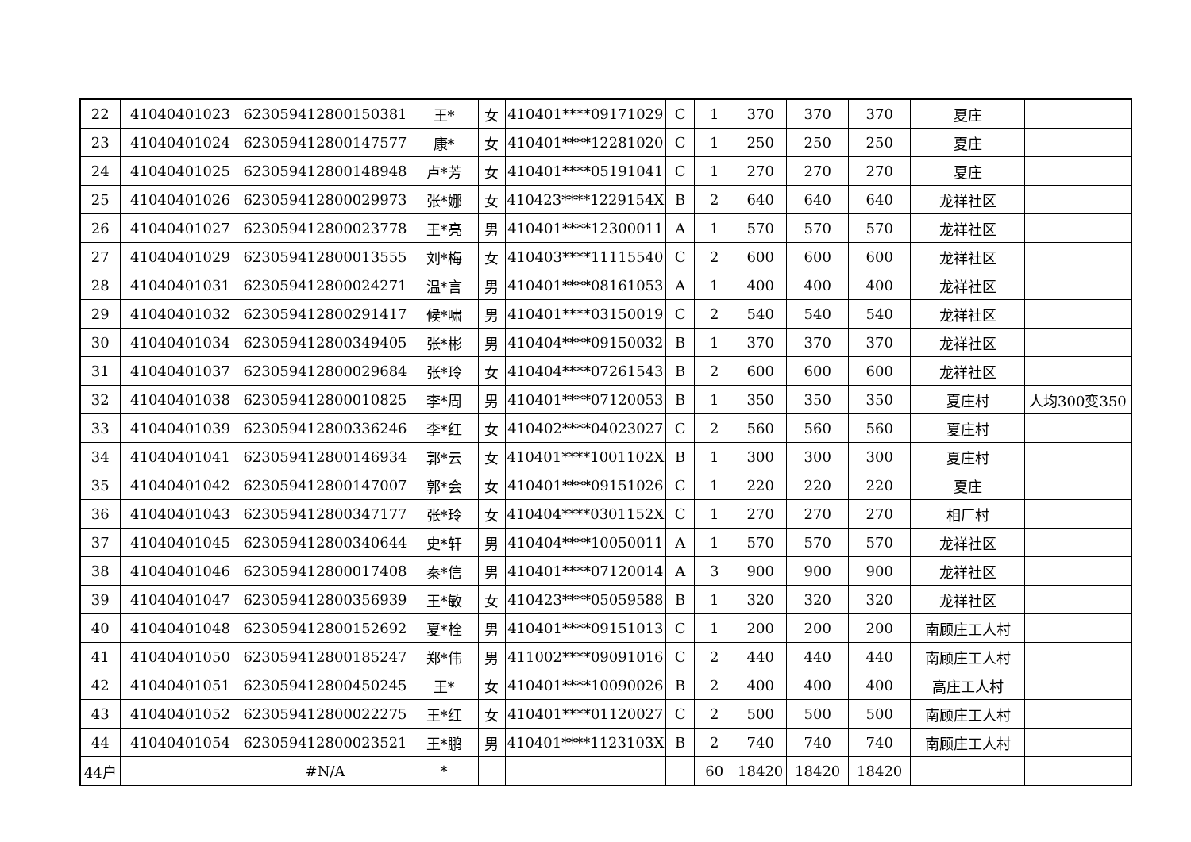| 22 | 41040401023 | 623059412800150381 | 王* | 女 | 410401****09171029 | C | 1 | 370 | 370 | 370 | 夏庄 | |
| 23 | 41040401024 | 623059412800147577 | 康* | 女 | 410401****12281020 | C | 1 | 250 | 250 | 250 | 夏庄 | |
| 24 | 41040401025 | 623059412800148948 | 卢*芳 | 女 | 410401****05191041 | C | 1 | 270 | 270 | 270 | 夏庄 | |
| 25 | 41040401026 | 623059412800029973 | 张*娜 | 女 | 410423****1229154X | B | 2 | 640 | 640 | 640 | 龙祥社区 | |
| 26 | 41040401027 | 623059412800023778 | 王*亮 | 男 | 410401****12300011 | A | 1 | 570 | 570 | 570 | 龙祥社区 | |
| 27 | 41040401029 | 623059412800013555 | 刘*梅 | 女 | 410403****11115540 | C | 2 | 600 | 600 | 600 | 龙祥社区 | |
| 28 | 41040401031 | 623059412800024271 | 温*言 | 男 | 410401****08161053 | A | 1 | 400 | 400 | 400 | 龙祥社区 | |
| 29 | 41040401032 | 623059412800291417 | 候*啸 | 男 | 410401****03150019 | C | 2 | 540 | 540 | 540 | 龙祥社区 | |
| 30 | 41040401034 | 623059412800349405 | 张*彬 | 男 | 410404****09150032 | B | 1 | 370 | 370 | 370 | 龙祥社区 | |
| 31 | 41040401037 | 623059412800029684 | 张*玲 | 女 | 410404****07261543 | B | 2 | 600 | 600 | 600 | 龙祥社区 | |
| 32 | 41040401038 | 623059412800010825 | 李*周 | 男 | 410401****07120053 | B | 1 | 350 | 350 | 350 | 夏庄村 | 人均300变350 |
| 33 | 41040401039 | 623059412800336246 | 李*红 | 女 | 410402****04023027 | C | 2 | 560 | 560 | 560 | 夏庄村 | |
| 34 | 41040401041 | 623059412800146934 | 郭*云 | 女 | 410401****1001102X | B | 1 | 300 | 300 | 300 | 夏庄村 | |
| 35 | 41040401042 | 623059412800147007 | 郭*会 | 女 | 410401****09151026 | C | 1 | 220 | 220 | 220 | 夏庄 | |
| 36 | 41040401043 | 623059412800347177 | 张*玲 | 女 | 410404****0301152X | C | 1 | 270 | 270 | 270 | 相厂村 | |
| 37 | 41040401045 | 623059412800340644 | 史*轩 | 男 | 410404****10050011 | A | 1 | 570 | 570 | 570 | 龙祥社区 | |
| 38 | 41040401046 | 623059412800017408 | 秦*信 | 男 | 410401****07120014 | A | 3 | 900 | 900 | 900 | 龙祥社区 | |
| 39 | 41040401047 | 623059412800356939 | 王*敏 | 女 | 410423****05059588 | B | 1 | 320 | 320 | 320 | 龙祥社区 | |
| 40 | 41040401048 | 623059412800152692 | 夏*栓 | 男 | 410401****09151013 | C | 1 | 200 | 200 | 200 | 南顾庄工人村 | |
| 41 | 41040401050 | 623059412800185247 | 郑*伟 | 男 | 411002****09091016 | C | 2 | 440 | 440 | 440 | 南顾庄工人村 | |
| 42 | 41040401051 | 623059412800450245 | 王* | 女 | 410401****10090026 | B | 2 | 400 | 400 | 400 | 高庄工人村 | |
| 43 | 41040401052 | 623059412800022275 | 王*红 | 女 | 410401****01120027 | C | 2 | 500 | 500 | 500 | 南顾庄工人村 | |
| 44 | 41040401054 | 623059412800023521 | 王*鹏 | 男 | 410401****1123103X | B | 2 | 740 | 740 | 740 | 南顾庄工人村 | |
| 44户 | | #N/A | * | | | | 60 | 18420 | 18420 | 18420 | | |